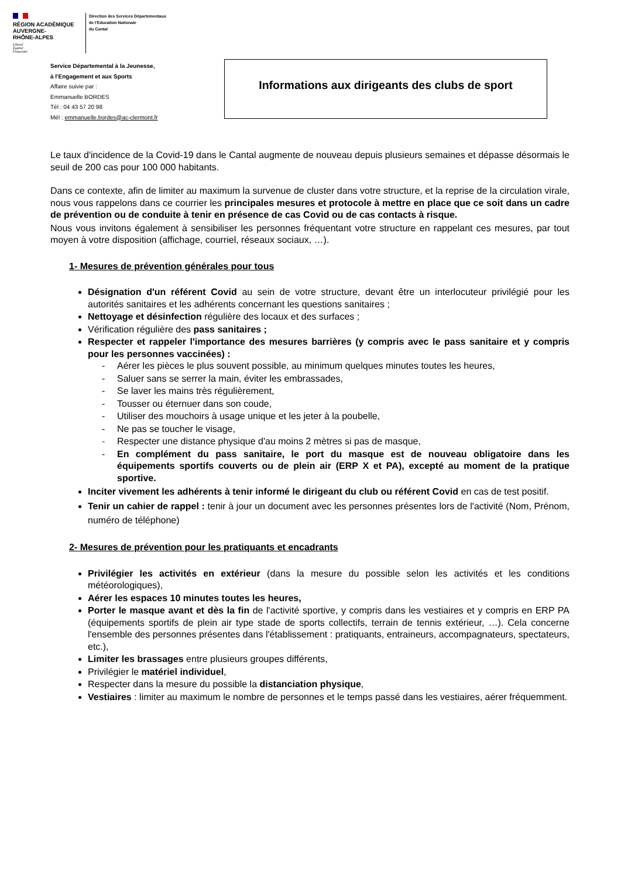RÉGION ACADÉMIQUE
AUVERGNE-
RHÔNE-ALPES
Liberté
Égalité
Fraternité
Direction des Services Départementaux
de l'Education Nationale
du Cantal
Service Départemental à la Jeunesse,
à l'Engagement et aux Sports
Affaire suivie par :
Emmanuelle BORDES
Tél : 04 43 57 20 98
Mél : emmanuelle.bordes@ac-clermont.fr
Informations aux dirigeants des clubs de sport
Le taux d'incidence de la Covid-19 dans le Cantal augmente de nouveau depuis plusieurs semaines et dépasse désormais le seuil de 200 cas pour 100 000 habitants.
Dans ce contexte, afin de limiter au maximum la survenue de cluster dans votre structure, et la reprise de la circulation virale, nous vous rappelons dans ce courrier les principales mesures et protocole à mettre en place que ce soit dans un cadre de prévention ou de conduite à tenir en présence de cas Covid ou de cas contacts à risque.
Nous vous invitons également à sensibiliser les personnes fréquentant votre structure en rappelant ces mesures, par tout moyen à votre disposition (affichage, courriel, réseaux sociaux, …).
1- Mesures de prévention générales pour tous
Désignation d'un référent Covid au sein de votre structure, devant être un interlocuteur privilégié pour les autorités sanitaires et les adhérents concernant les questions sanitaires ;
Nettoyage et désinfection régulière des locaux et des surfaces ;
Vérification régulière des pass sanitaires ;
Respecter et rappeler l'importance des mesures barrières (y compris avec le pass sanitaire et y compris pour les personnes vaccinées) :
- Aérer les pièces le plus souvent possible, au minimum quelques minutes toutes les heures,
- Saluer sans se serrer la main, éviter les embrassades,
- Se laver les mains très régulièrement,
- Tousser ou éternuer dans son coude,
- Utiliser des mouchoirs à usage unique et les jeter à la poubelle,
- Ne pas se toucher le visage,
- Respecter une distance physique d'au moins 2 mètres si pas de masque,
- En complément du pass sanitaire, le port du masque est de nouveau obligatoire dans les équipements sportifs couverts ou de plein air (ERP X et PA), excepté au moment de la pratique sportive.
Inciter vivement les adhérents à tenir informé le dirigeant du club ou référent Covid en cas de test positif.
Tenir un cahier de rappel : tenir à jour un document avec les personnes présentes lors de l'activité (Nom, Prénom, numéro de téléphone)
2- Mesures de prévention pour les pratiquants et encadrants
Privilégier les activités en extérieur (dans la mesure du possible selon les activités et les conditions météorologiques),
Aérer les espaces 10 minutes toutes les heures,
Porter le masque avant et dès la fin de l'activité sportive, y compris dans les vestiaires et y compris en ERP PA (équipements sportifs de plein air type stade de sports collectifs, terrain de tennis extérieur, …). Cela concerne l'ensemble des personnes présentes dans l'établissement : pratiquants, entraineurs, accompagnateurs, spectateurs, etc.),
Limiter les brassages entre plusieurs groupes différents,
Privilégier le matériel individuel,
Respecter dans la mesure du possible la distanciation physique,
Vestiaires : limiter au maximum le nombre de personnes et le temps passé dans les vestiaires, aérer fréquemment.